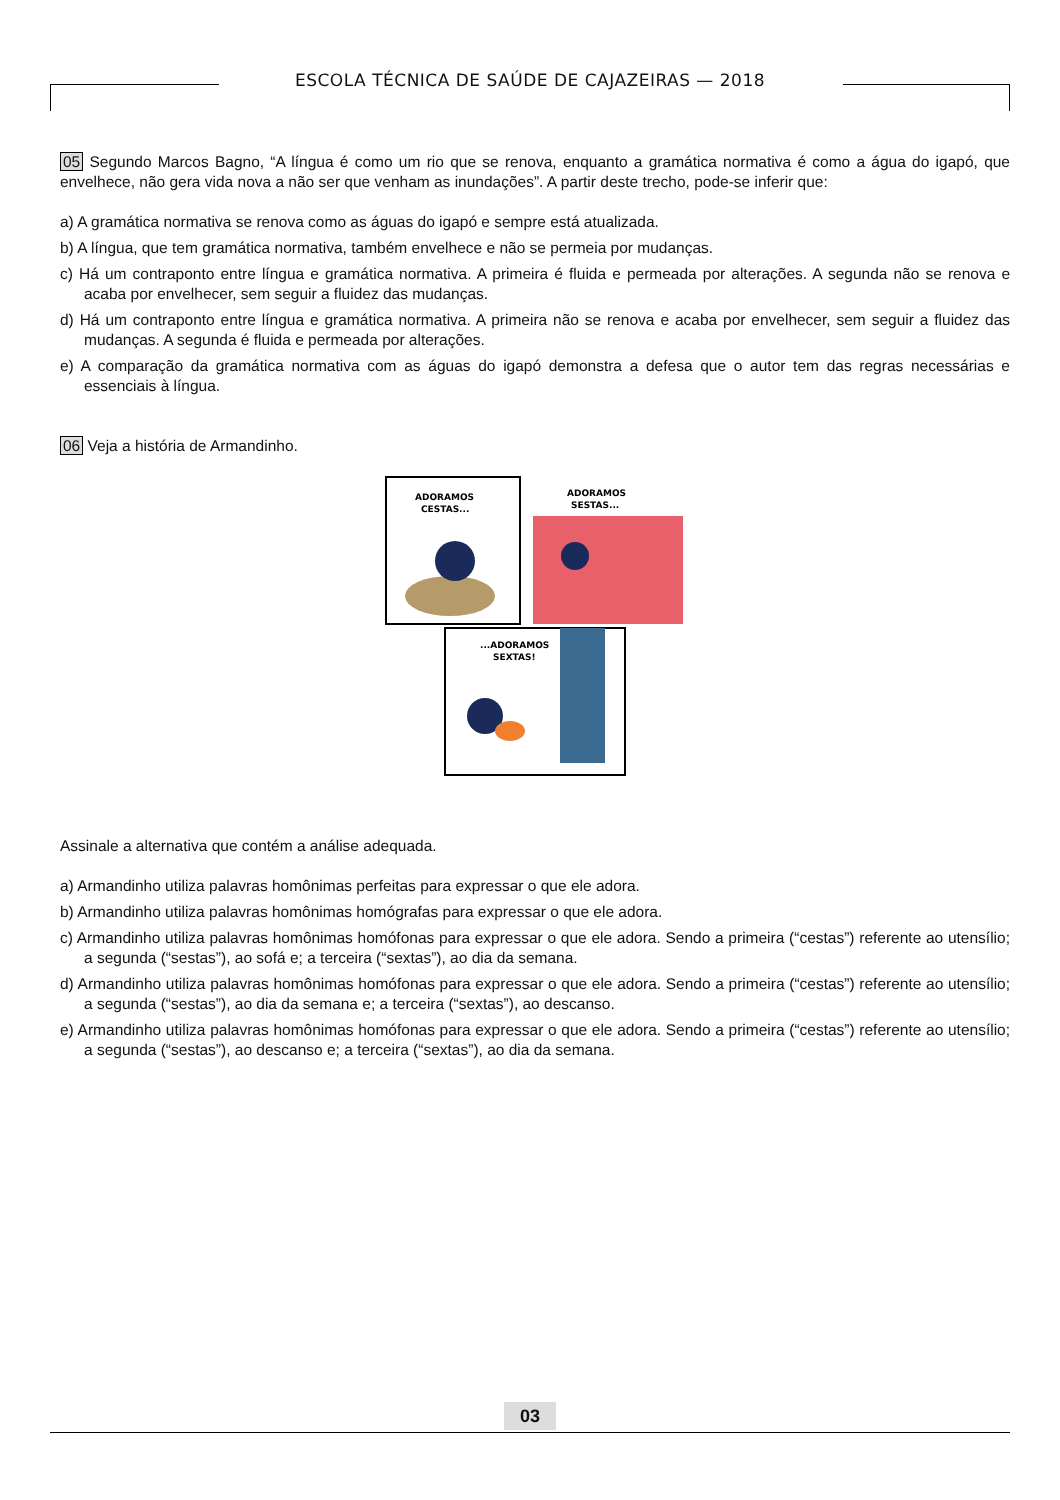ESCOLA TÉCNICA DE SAÚDE DE CAJAZEIRAS — 2018
05 Segundo Marcos Bagno, “A língua é como um rio que se renova, enquanto a gramática normativa é como a água do igapó, que envelhece, não gera vida nova a não ser que venham as inundações”. A partir deste trecho, pode-se inferir que:
a) A gramática normativa se renova como as águas do igapó e sempre está atualizada.
b) A língua, que tem gramática normativa, também envelhece e não se permeia por mudanças.
c) Há um contraponto entre língua e gramática normativa. A primeira é fluida e permeada por alterações. A segunda não se renova e acaba por envelhecer, sem seguir a fluidez das mudanças.
d) Há um contraponto entre língua e gramática normativa. A primeira não se renova e acaba por envelhecer, sem seguir a fluidez das mudanças. A segunda é fluida e permeada por alterações.
e) A comparação da gramática normativa com as águas do igapó demonstra a defesa que o autor tem das regras necessárias e essenciais à língua.
06 Veja a história de Armandinho.
ADORAMOS
CESTAS...
ADORAMOS
SESTAS...
...ADORAMOS
SEXTAS!
Assinale a alternativa que contém a análise adequada.
a) Armandinho utiliza palavras homônimas perfeitas para expressar o que ele adora.
b) Armandinho utiliza palavras homônimas homógrafas para expressar o que ele adora.
c) Armandinho utiliza palavras homônimas homófonas para expressar o que ele adora. Sendo a primeira (“cestas”) referente ao utensílio; a segunda (“sestas”), ao sofá e; a terceira (“sextas”), ao dia da semana.
d) Armandinho utiliza palavras homônimas homófonas para expressar o que ele adora. Sendo a primeira (“cestas”) referente ao utensílio; a segunda (“sestas”), ao dia da semana e; a terceira (“sextas”), ao descanso.
e) Armandinho utiliza palavras homônimas homófonas para expressar o que ele adora. Sendo a primeira (“cestas”) referente ao utensílio; a segunda (“sestas”), ao descanso e; a terceira (“sextas”), ao dia da semana.
03